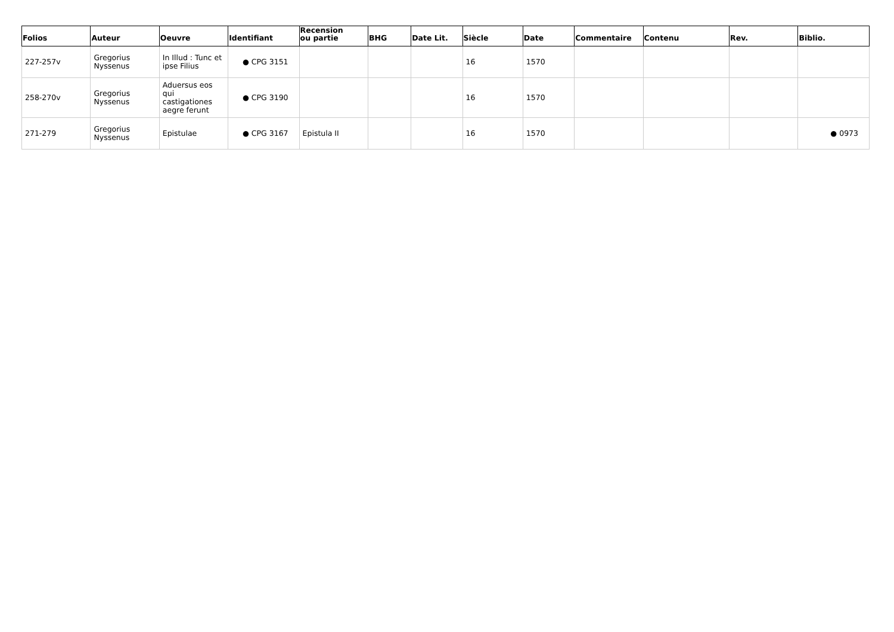| Folios | Auteur | Oeuvre | Identifiant | Recension ou partie | BHG | Date Lit. | Siècle | Date | Commentaire | Contenu | Rev. | Biblio. |
| --- | --- | --- | --- | --- | --- | --- | --- | --- | --- | --- | --- | --- |
| 227-257v | Gregorius Nyssenus | In Illud : Tunc et ipse Filius | ● CPG 3151 | | | | 16 | 1570 | | | | |
| 258-270v | Gregorius Nyssenus | Aduersus eos qui castigationes aegre ferunt | ● CPG 3190 | | | | 16 | 1570 | | | | |
| 271-279 | Gregorius Nyssenus | Epistulae | ● CPG 3167 | Epistula II | | | 16 | 1570 | | | | ● 0973 |